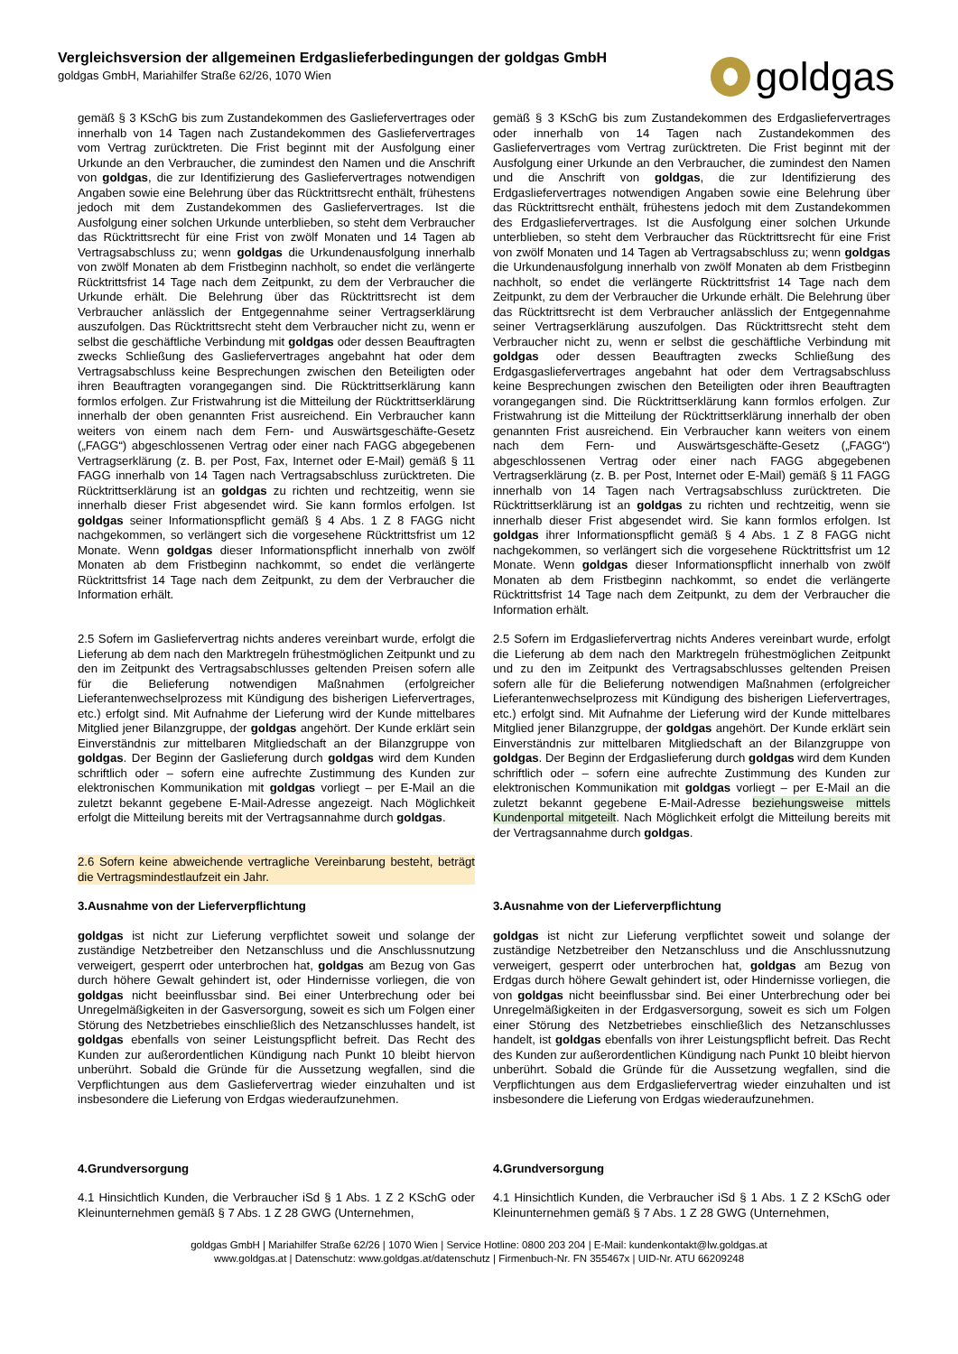Vergleichsversion der allgemeinen Erdgaslieferbedingungen der goldgas GmbH
goldgas GmbH, Mariahilfer Straße 62/26, 1070 Wien
gold gas
| gemäß § 3 KSchG bis zum Zustandekommen des Gasliefervertrages oder innerhalb von 14 Tagen nach Zustandekommen des Gasliefervertrages vom Vertrag zurücktreten. Die Frist beginnt mit der Ausfolgung einer Urkunde an den Verbraucher, die zumindest den Namen und die Anschrift von goldgas , die zur Identifizierung des Gasliefervertrages notwendigen Angaben sowie eine Belehrung über das Rücktrittsrecht enthält, frühestens jedoch mit dem Zustandekommen des Gasliefervertrages. Ist die Ausfolgung einer solchen Urkunde unterblieben, so steht dem Verbraucher das Rücktrittsrecht für eine Frist von zwölf Monaten und 14 Tagen ab Vertragsabschluss zu; wenn goldgas die Urkundenausfolgung innerhalb von zwölf Monaten ab dem Fristbeginn nachholt, so endet die verlängerte Rücktrittsfrist 14 Tage nach dem Zeitpunkt, zu dem der Verbraucher die Urkunde erhält. Die Belehrung über das Rücktrittsrecht ist dem Verbraucher anlässlich der Entgegennahme seiner Vertragserklärung auszufolgen. Das Rücktrittsrecht steht dem Verbraucher nicht zu, wenn er selbst die geschäftliche Verbindung mit goldgas oder dessen Beauftragten zwecks Schließung des Gasliefervertrages angebahnt hat oder dem Vertragsabschluss keine Besprechungen zwischen den Beteiligten oder ihren Beauftragten vorangegangen sind. Die Rücktrittserklärung kann formlos erfolgen. Zur Fristwahrung ist die Mitteilung der Rücktrittserklärung innerhalb der oben genannten Frist ausreichend. Ein Verbraucher kann weiters von einem nach dem Fern- und Auswärtsgeschäfte-Gesetz („FAGG“) abgeschlossenen Vertrag oder einer nach FAGG abgegebenen Vertragserklärung (z. B. per Post, Fax, Internet oder E-Mail) gemäß § 11 FAGG innerhalb von 14 Tagen nach Vertragsabschluss zurücktreten. Die Rücktrittserklärung ist an goldgas zu richten und rechtzeitig, wenn sie innerhalb dieser Frist abgesendet wird. Sie kann formlos erfolgen. Ist goldgas seiner Informationspflicht gemäß § 4 Abs. 1 Z 8 FAGG nicht nachgekommen, so verlängert sich die vorgesehene Rücktrittsfrist um 12 Monate. Wenn goldgas dieser Informationspflicht innerhalb von zwölf Monaten ab dem Fristbeginn nachkommt, so endet die verlängerte Rücktrittsfrist 14 Tage nach dem Zeitpunkt, zu dem der Verbraucher die Information erhält. | gemäß § 3 KSchG bis zum Zustandekommen des Erdgasliefervertrages oder innerhalb von 14 Tagen nach Zustandekommen des Gasliefervertrages vom Vertrag zurücktreten. Die Frist beginnt mit der Ausfolgung einer Urkunde an den Verbraucher, die zumindest den Namen und die Anschrift von goldgas , die zur Identifizierung des Erdgasliefervertrages notwendigen Angaben sowie eine Belehrung über das Rücktrittsrecht enthält, frühestens jedoch mit dem Zustandekommen des Erdgasliefervertrages. Ist die Ausfolgung einer solchen Urkunde unterblieben, so steht dem Verbraucher das Rücktrittsrecht für eine Frist von zwölf Monaten und 14 Tagen ab Vertragsabschluss zu; wenn goldgas die Urkundenausfolgung innerhalb von zwölf Monaten ab dem Fristbeginn nachholt, so endet die verlängerte Rücktrittsfrist 14 Tage nach dem Zeitpunkt, zu dem der Verbraucher die Urkunde erhält. Die Belehrung über das Rücktrittsrecht ist dem Verbraucher anlässlich der Entgegennahme seiner Vertragserklärung auszufolgen. Das Rücktrittsrecht steht dem Verbraucher nicht zu, wenn er selbst die geschäftliche Verbindung mit goldgas oder dessen Beauftragten zwecks Schließung des Erdgasgasliefervertrages angebahnt hat oder dem Vertragsabschluss keine Besprechungen zwischen den Beteiligten oder ihren Beauftragten vorangegangen sind. Die Rücktrittserklärung kann formlos erfolgen. Zur Fristwahrung ist die Mitteilung der Rücktrittserklärung innerhalb der oben genannten Frist ausreichend. Ein Verbraucher kann weiters von einem nach dem Fern- und Auswärtsgeschäfte-Gesetz („FAGG“) abgeschlossenen Vertrag oder einer nach FAGG abgegebenen Vertragserklärung (z. B. per Post, Internet oder E-Mail) gemäß § 11 FAGG innerhalb von 14 Tagen nach Vertragsabschluss zurücktreten. Die Rücktrittserklärung ist an goldgas zu richten und rechtzeitig, wenn sie innerhalb dieser Frist abgesendet wird. Sie kann formlos erfolgen. Ist goldgas ihrer Informationspflicht gemäß § 4 Abs. 1 Z 8 FAGG nicht nachgekommen, so verlängert sich die vorgesehene Rücktrittsfrist um 12 Monate. Wenn goldgas dieser Informationspflicht innerhalb von zwölf Monaten ab dem Fristbeginn nachkommt, so endet die verlängerte Rücktrittsfrist 14 Tage nach dem Zeitpunkt, zu dem der Verbraucher die Information erhält. |
| 2.5 Sofern im Gasliefervertrag nichts anderes vereinbart wurde, erfolgt die Lieferung ab dem nach den Marktregeln frühestmöglichen Zeitpunkt und zu den im Zeitpunkt des Vertragsabschlusses geltenden Preisen sofern alle für die Belieferung notwendigen Maßnahmen (erfolgreicher Lieferantenwechselprozess mit Kündigung des bisherigen Liefervertrages, etc.) erfolgt sind. Mit Aufnahme der Lieferung wird der Kunde mittelbares Mitglied jener Bilanzgruppe, der goldgas angehört. Der Kunde erklärt sein Einverständnis zur mittelbaren Mitgliedschaft an der Bilanzgruppe von goldgas . Der Beginn der Gaslieferung durch goldgas wird dem Kunden schriftlich oder – sofern eine aufrechte Zustimmung des Kunden zur elektronischen Kommunikation mit goldgas vorliegt – per E-Mail an die zuletzt bekannt gegebene E-Mail-Adresse angezeigt. Nach Möglichkeit erfolgt die Mitteilung bereits mit der Vertragsannahme durch goldgas . | 2.5 Sofern im Erdgasliefervertrag nichts Anderes vereinbart wurde, erfolgt die Lieferung ab dem nach den Marktregeln frühestmöglichen Zeitpunkt und zu den im Zeitpunkt des Vertragsabschlusses geltenden Preisen sofern alle für die Belieferung notwendigen Maßnahmen (erfolgreicher Lieferantenwechselprozess mit Kündigung des bisherigen Liefervertrages, etc.) erfolgt sind. Mit Aufnahme der Lieferung wird der Kunde mittelbares Mitglied jener Bilanzgruppe, der goldgas angehört. Der Kunde erklärt sein Einverständnis zur mittelbaren Mitgliedschaft an der Bilanzgruppe von goldgas . Der Beginn der Erdgaslieferung durch goldgas wird dem Kunden schriftlich oder – sofern eine aufrechte Zustimmung des Kunden zur elektronischen Kommunikation mit goldgas vorliegt – per E-Mail an die zuletzt bekannt gegebene E-Mail-Adresse beziehungsweise mittels Kundenportal mitgeteilt . Nach Möglichkeit erfolgt die Mitteilung bereits mit der Vertragsannahme durch goldgas . |
| 2.6 Sofern keine abweichende vertragliche Vereinbarung besteht, beträgt die Vertragsmindestlaufzeit ein Jahr. | |
| 3.Ausnahme von der Lieferverpflichtung | 3.Ausnahme von der Lieferverpflichtung |
| goldgas ist nicht zur Lieferung verpflichtet soweit und solange der zuständige Netzbetreiber den Netzanschluss und die Anschlussnutzung verweigert, gesperrt oder unterbrochen hat, goldgas am Bezug von Gas durch höhere Gewalt gehindert ist, oder Hindernisse vorliegen, die von goldgas nicht beeinflussbar sind. Bei einer Unterbrechung oder bei Unregelmäßigkeiten in der Gasversorgung, soweit es sich um Folgen einer Störung des Netzbetriebes einschließlich des Netzanschlusses handelt, ist goldgas ebenfalls von seiner Leistungspflicht befreit. Das Recht des Kunden zur außerordentlichen Kündigung nach Punkt 10 bleibt hiervon unberührt. Sobald die Gründe für die Aussetzung wegfallen, sind die Verpflichtungen aus dem Gasliefervertrag wieder einzuhalten und ist insbesondere die Lieferung von Erdgas wiederaufzunehmen. | goldgas ist nicht zur Lieferung verpflichtet soweit und solange der zuständige Netzbetreiber den Netzanschluss und die Anschlussnutzung verweigert, gesperrt oder unterbrochen hat, goldgas am Bezug von Erdgas durch höhere Gewalt gehindert ist, oder Hindernisse vorliegen, die von goldgas nicht beeinflussbar sind. Bei einer Unterbrechung oder bei Unregelmäßigkeiten in der Erdgasversorgung, soweit es sich um Folgen einer Störung des Netzbetriebes einschließlich des Netzanschlusses handelt, ist goldgas ebenfalls von ihrer Leistungspflicht befreit. Das Recht des Kunden zur außerordentlichen Kündigung nach Punkt 10 bleibt hiervon unberührt. Sobald die Gründe für die Aussetzung wegfallen, sind die Verpflichtungen aus dem Erdgasliefervertrag wieder einzuhalten und ist insbesondere die Lieferung von Erdgas wiederaufzunehmen. |
| 4.Grundversorgung | 4.Grundversorgung |
| 4.1 Hinsichtlich Kunden, die Verbraucher iSd § 1 Abs. 1 Z 2 KSchG oder Kleinunternehmen gemäß § 7 Abs. 1 Z 28 GWG (Unternehmen, | 4.1 Hinsichtlich Kunden, die Verbraucher iSd § 1 Abs. 1 Z 2 KSchG oder Kleinunternehmen gemäß § 7 Abs. 1 Z 28 GWG (Unternehmen, |
goldgas GmbH | Mariahilfer Straße 62/26 | 1070 Wien | Service Hotline: 0800 203 204 | E-Mail: kundenkontakt@lw.goldgas.at
www.goldgas.at | Datenschutz: www.goldgas.at/datenschutz | Firmenbuch-Nr. FN 355467x | UID-Nr. ATU 66209248